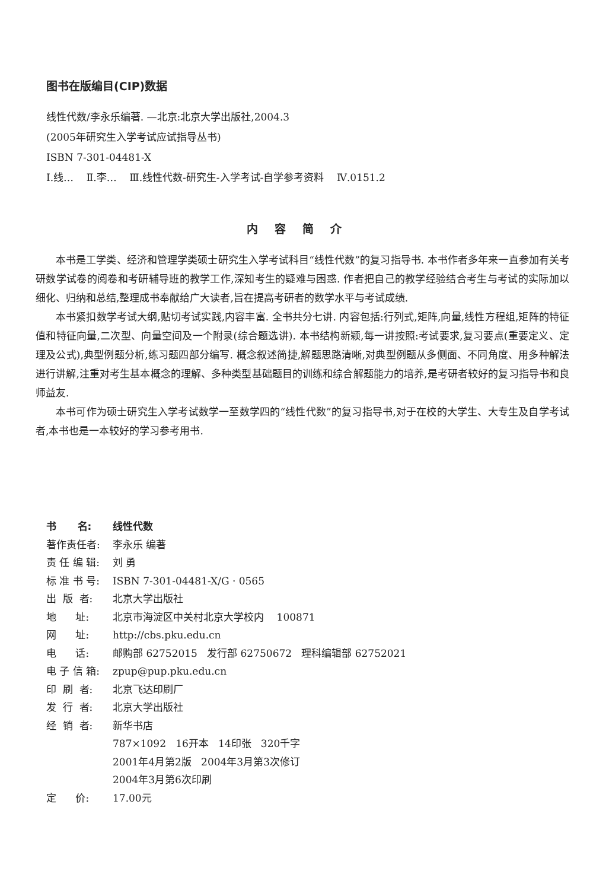图书在版编目(CIP)数据
线性代数/李永乐编著. —北京:北京大学出版社,2004.3
(2005年研究生入学考试应试指导丛书)
ISBN 7-301-04481-X
Ⅰ.线… Ⅱ.李… Ⅲ.线性代数-研究生-入学考试-自学参考资料 Ⅳ.0151.2
内容简介
本书是工学类、经济和管理学类硕士研究生入学考试科目“线性代数”的复习指导书. 本书作者多年来一直参加有关考研数学试卷的阅卷和考研辅导班的教学工作,深知考生的疑难与困惑. 作者把自己的教学经验结合考生与考试的实际加以细化、归纳和总结,整理成书奉献给广大读者,旨在提高考研者的数学水平与考试成绩.
本书紧扣数学考试大纲,贴切考试实践,内容丰富. 全书共分七讲. 内容包括:行列式,矩阵,向量,线性方程组,矩阵的特征值和特征向量,二次型、向量空间及一个附录(综合题选讲). 本书结构新颖,每一讲按照:考试要求,复习要点(重要定义、定理及公式),典型例题分析,练习题四部分编写. 概念叙述简捷,解题思路清晰,对典型例题从多侧面、不同角度、用多种解法进行讲解,注重对考生基本概念的理解、多种类型基础题目的训练和综合解题能力的培养,是考研者较好的复习指导书和良师益友.
本书可作为硕士研究生入学考试数学一至数学四的“线性代数”的复习指导书,对于在校的大学生、大专生及自学考试者,本书也是一本较好的学习参考用书.
书 名: 线性代数
著作责任者: 李永乐 编著
责 任 编 辑: 刘 勇
标 准 书 号: ISBN 7-301-04481-X/G · 0565
出 版 者: 北京大学出版社
地 址: 北京市海淀区中关村北京大学校内 100871
网 址: http://cbs.pku.edu.cn
电 话: 邮购部 62752015 发行部 62750672 理科编辑部 62752021
电 子 信 箱: zpup@pup.pku.edu.cn
印 刷 者: 北京飞达印刷厂
发 行 者: 北京大学出版社
经 销 者: 新华书店
787×1092 16开本 14印张 320千字
2001年4月第2版 2004年3月第3次修订
2004年3月第6次印刷
定 价: 17.00元